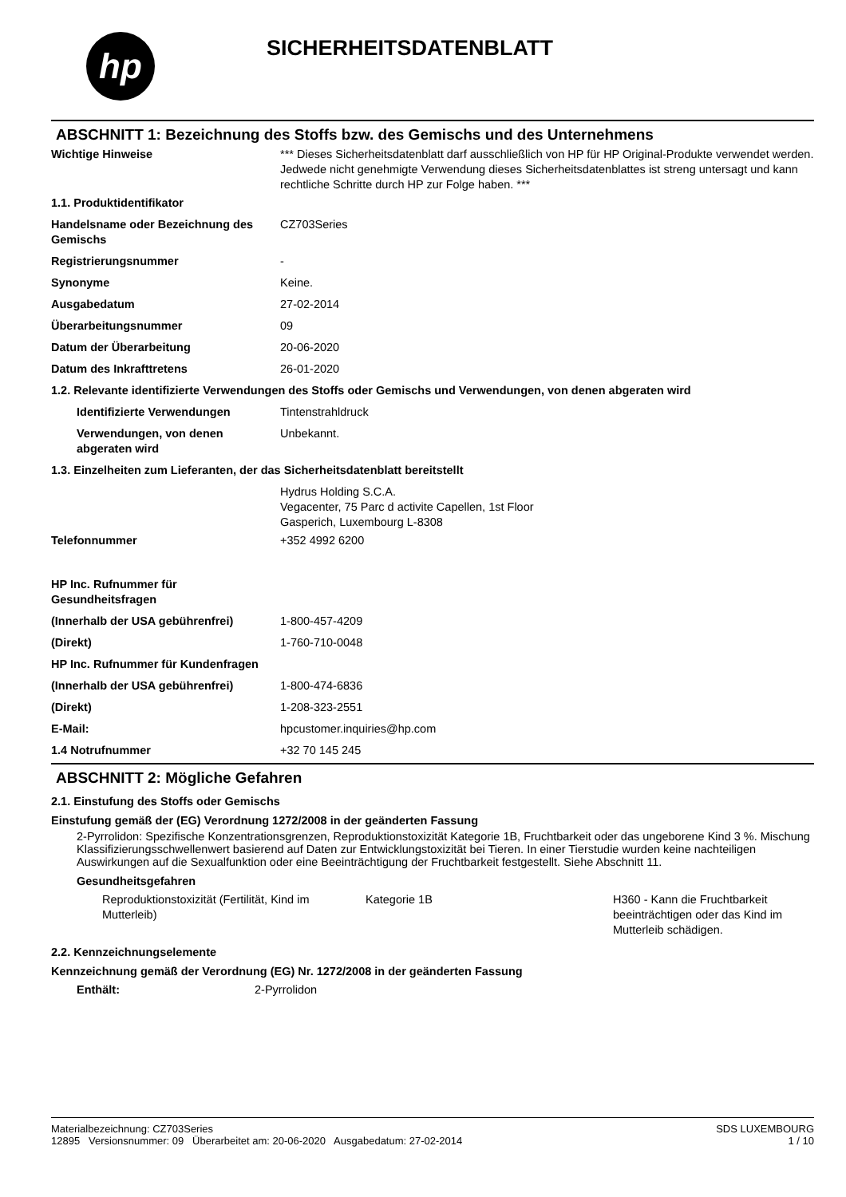hp
SICHERHEITSDATENBLATT
ABSCHNITT 1: Bezeichnung des Stoffs bzw. des Gemischs und des Unternehmens
| Wichtige Hinweise | *** Dieses Sicherheitsdatenblatt darf ausschließlich von HP für HP Original-Produkte verwendet werden. Jedwede nicht genehmigte Verwendung dieses Sicherheitsdatenblattes ist streng untersagt und kann rechtliche Schritte durch HP zur Folge haben. *** |
| 1.1. Produktidentifikator | |
| Handelsname oder Bezeichnung des Gemischs | CZ703Series |
| Registrierungsnummer | - |
| Synonyme | Keine. |
| Ausgabedatum | 27-02-2014 |
| Überarbeitungsnummer | 09 |
| Datum der Überarbeitung | 20-06-2020 |
| Datum des Inkrafttretens | 26-01-2020 |
| 1.2. Relevante identifizierte Verwendungen des Stoffs oder Gemischs und Verwendungen, von denen abgeraten wird | |
| Identifizierte Verwendungen | Tintenstrahldruck |
| Verwendungen, von denen abgeraten wird | Unbekannt. |
| 1.3. Einzelheiten zum Lieferanten, der das Sicherheitsdatenblatt bereitstellt | |
| | Hydrus Holding S.C.A. Vegacenter, 75 Parc d activite Capellen, 1st Floor Gasperich, Luxembourg L-8308 |
| Telefonnummer | +352 4992 6200 |
| HP Inc. Rufnummer für Gesundheitsfragen | |
| (Innerhalb der USA gebührenfrei) | 1-800-457-4209 |
| (Direkt) | 1-760-710-0048 |
| HP Inc. Rufnummer für Kundenfragen | |
| (Innerhalb der USA gebührenfrei) | 1-800-474-6836 |
| (Direkt) | 1-208-323-2551 |
| E-Mail: | hpcustomer.inquiries@hp.com |
| 1.4 Notrufnummer | +32 70 145 245 |
ABSCHNITT 2: Mögliche Gefahren
2.1. Einstufung des Stoffs oder Gemischs
Einstufung gemäß der (EG) Verordnung 1272/2008 in der geänderten Fassung
2-Pyrrolidon: Spezifische Konzentrationsgrenzen, Reproduktionstoxizität Kategorie 1B, Fruchtbarkeit oder das ungeborene Kind 3 %. Mischung Klassifizierungsschwellenwert basierend auf Daten zur Entwicklungstoxizität bei Tieren. In einer Tierstudie wurden keine nachteiligen Auswirkungen auf die Sexualfunktion oder eine Beeinträchtigung der Fruchtbarkeit festgestellt. Siehe Abschnitt 11.
Gesundheitsgefahren
| Reproduktionstoxizität (Fertilität, Kind im Mutterleib) | Kategorie 1B | H360 - Kann die Fruchtbarkeit beeinträchtigen oder das Kind im Mutterleib schädigen. |
2.2. Kennzeichnungselemente
Kennzeichnung gemäß der Verordnung (EG) Nr. 1272/2008 in der geänderten Fassung
| Enthält: | 2-Pyrrolidon |
Materialbezeichnung: CZ703Series
12895 Versionsnummer: 09 Überarbeitet am: 20-06-2020 Ausgabedatum: 27-02-2014
SDS LUXEMBOURG
1 / 10